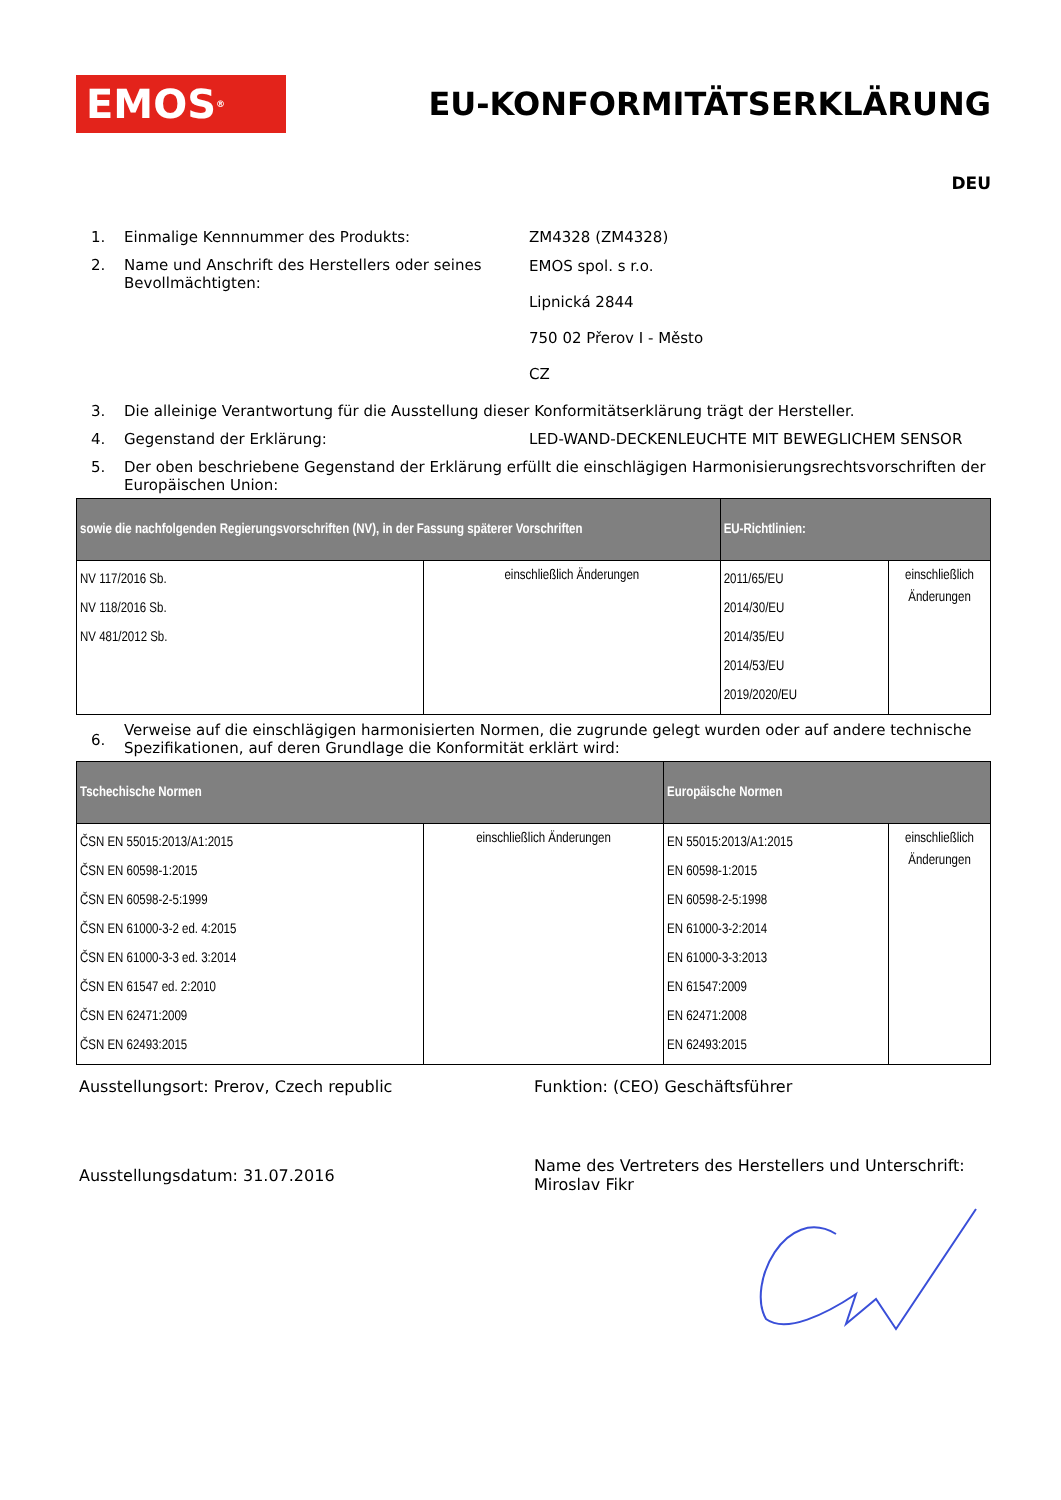EMOS<sup>®</sup>
EU-KONFORMITÄTSERKLÄRUNG
DEU
1. Einmalige Kennnummer des Produkts: ZM4328 (ZM4328)
2. Name und Anschrift des Herstellers oder seines Bevollmächtigten:
EMOS spol. s r.o.
Lipnická 2844
750 02 Přerov I - Město
CZ
3. Die alleinige Verantwortung für die Ausstellung dieser Konformitätserklärung trägt der Hersteller.
4. Gegenstand der Erklärung: LED-WAND-DECKENLEUCHTE MIT BEWEGLICHEM SENSOR
5. Der oben beschriebene Gegenstand der Erklärung erfüllt die einschlägigen Harmonisierungsrechtsvorschriften der Europäischen Union:
| sowie die nachfolgenden Regierungsvorschriften (NV), in der Fassung späterer Vorschriften | | EU-Richtlinien: | |
| --- | --- | --- | --- |
| NV 117/2016 Sb. NV 118/2016 Sb. NV 481/2012 Sb. | einschließlich Änderungen | 2011/65/EU 2014/30/EU 2014/35/EU 2014/53/EU 2019/2020/EU | einschließlich Änderungen |
6.
Verweise auf die einschlägigen harmonisierten Normen, die zugrunde gelegt wurden oder auf andere technische Spezifikationen, auf deren Grundlage die Konformität erklärt wird:
| Tschechische Normen | | Europäische Normen | |
| --- | --- | --- | --- |
| ČSN EN 55015:2013/A1:2015 ČSN EN 60598-1:2015 ČSN EN 60598-2-5:1999 ČSN EN 61000-3-2 ed. 4:2015 ČSN EN 61000-3-3 ed. 3:2014 ČSN EN 61547 ed. 2:2010 ČSN EN 62471:2009 ČSN EN 62493:2015 | einschließlich Änderungen | EN 55015:2013/A1:2015 EN 60598-1:2015 EN 60598-2-5:1998 EN 61000-3-2:2014 EN 61000-3-3:2013 EN 61547:2009 EN 62471:2008 EN 62493:2015 | einschließlich Änderungen |
Ausstellungsort: Prerov, Czech republic Funktion: (CEO) Geschäftsführer
Ausstellungsdatum: 31.07.2016
Name des Vertreters des Herstellers und Unterschrift:
Miroslav Fikr